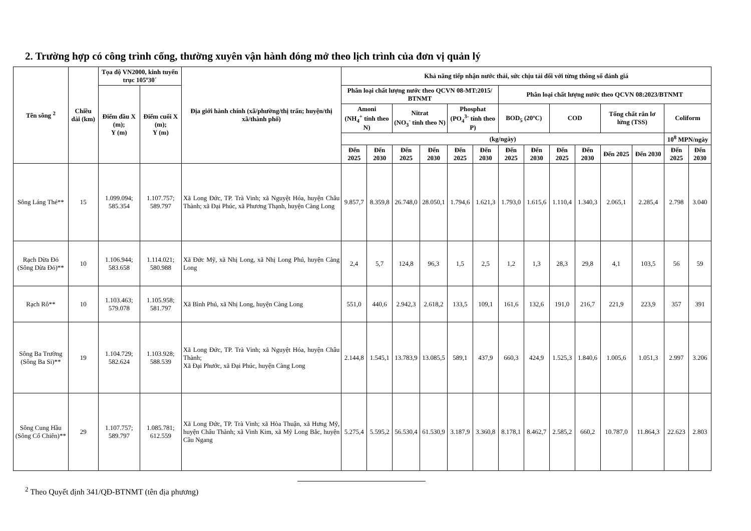2. Trường hợp có công trình cống, thường xuyên vận hành đóng mở theo lịch trình của đơn vị quản lý
| Tên sông <sup>2</sup> | Chiều dài (km) | Tọa độ VN2000, kinh tuyến trục 105º30´ | | Địa giới hành chính (xã/phường/thị trấn; huyện/thị xã/thành phố) | Khả năng tiếp nhận nước thải, sức chịu tải đối với từng thông số đánh giá | | | | | | | | | | | | | |
| --- | --- | --- | --- | --- | --- | --- | --- | --- | --- | --- | --- | --- | --- | --- | --- | --- | --- | --- |
| | | Điểm đầu X (m); Y (m) | Điểm cuối X (m); Y (m) | | Phân loại chất lượng nước theo QCVN 08-MT:2015/ BTNMT | | | | | | Phân loại chất lượng nước theo QCVN 08:2023/BTNMT | | | | | | | |
| | | | | | Amoni (NH<sub>4</sub><sup>+</sup> tính theo N) | | Nitrat (NO<sub>3</sub><sup>-</sup> tính theo N) | | Phosphat (PO<sub>4</sub><sup>3-</sup> tính theo P) | | BOD<sub>5</sub> (20ºC) | | COD | | Tổng chất rắn lơ lửng (TSS) | | Coliform | |
| | | | | | (kg/ngày) | | | | | | | | | | | | 10<sup>8</sup> MPN/ngày | |
| | | | | | Đến 2025 | Đến 2030 | Đến 2025 | Đến 2030 | Đến 2025 | Đến 2030 | Đến 2025 | Đến 2030 | Đến 2025 | Đến 2030 | Đến 2025 | Đến 2030 | Đến 2025 | Đến 2030 |
| Sông Láng Thé** | 15 | 1.099.094; 585.354 | 1.107.757; 589.797 | Xã Long Đức, TP. Trà Vinh; xã Nguyệt Hóa, huyện Châu Thành; xã Đại Phúc, xã Phương Thạnh, huyện Càng Long | 9.857,7 | 8.359,8 | 26.748,0 | 28.050,1 | 1.794,6 | 1.621,3 | 1.793,0 | 1.615,6 | 1.110,4 | 1.340,3 | 2.065,1 | 2.285,4 | 2.798 | 3.040 |
| Rạch Dừa Đỏ (Sông Dừa Đỏ)** | 10 | 1.106.944; 583.658 | 1.114.021; 580.988 | Xã Đức Mỹ, xã Nhị Long, xã Nhị Long Phú, huyện Càng Long | 2,4 | 5,7 | 124,8 | 96,3 | 1,5 | 2,5 | 1,2 | 1,3 | 28,3 | 29,8 | 4,1 | 103,5 | 56 | 59 |
| Rạch Rô** | 10 | 1.103.463; 579.078 | 1.105.958; 581.797 | Xã Bình Phú, xã Nhị Long, huyện Càng Long | 551,0 | 440,6 | 2.942,3 | 2.618,2 | 133,5 | 109,1 | 161,6 | 132,6 | 191,0 | 216,7 | 221,9 | 223,9 | 357 | 391 |
| Sông Ba Trường (Sông Ba Si)** | 19 | 1.104.729; 582.624 | 1.103.928; 588.539 | Xã Long Đức, TP. Trà Vinh; xã Nguyệt Hóa, huyện Châu Thành; Xã Đại Phước, xã Đại Phúc, huyện Càng Long | 2.144,8 | 1.545,1 | 13.783,9 | 13.085,5 | 589,1 | 437,9 | 660,3 | 424,9 | 1.525,3 | 1.840,6 | 1.005,6 | 1.051,3 | 2.997 | 3.206 |
| Sông Cung Hầu (Sông Cổ Chiên)** | 29 | 1.107.757; 589.797 | 1.085.781; 612.559 | Xã Long Đức, TP. Trà Vinh; xã Hòa Thuận, xã Hưng Mỹ, huyện Châu Thành; xã Vinh Kim, xã Mỹ Long Bắc, huyện Cầu Ngang | 5.275,4 | 5.595,2 | 56.530,4 | 61.530,9 | 3.187,9 | 3.360,8 | 8.178,1 | 8.462,7 | 2.585,2 | 660,2 | 10.787,0 | 11.864,3 | 22.623 | 2.803 |
<sup>2</sup> Theo Quyết định 341/QĐ-BTNMT (tên địa phương)